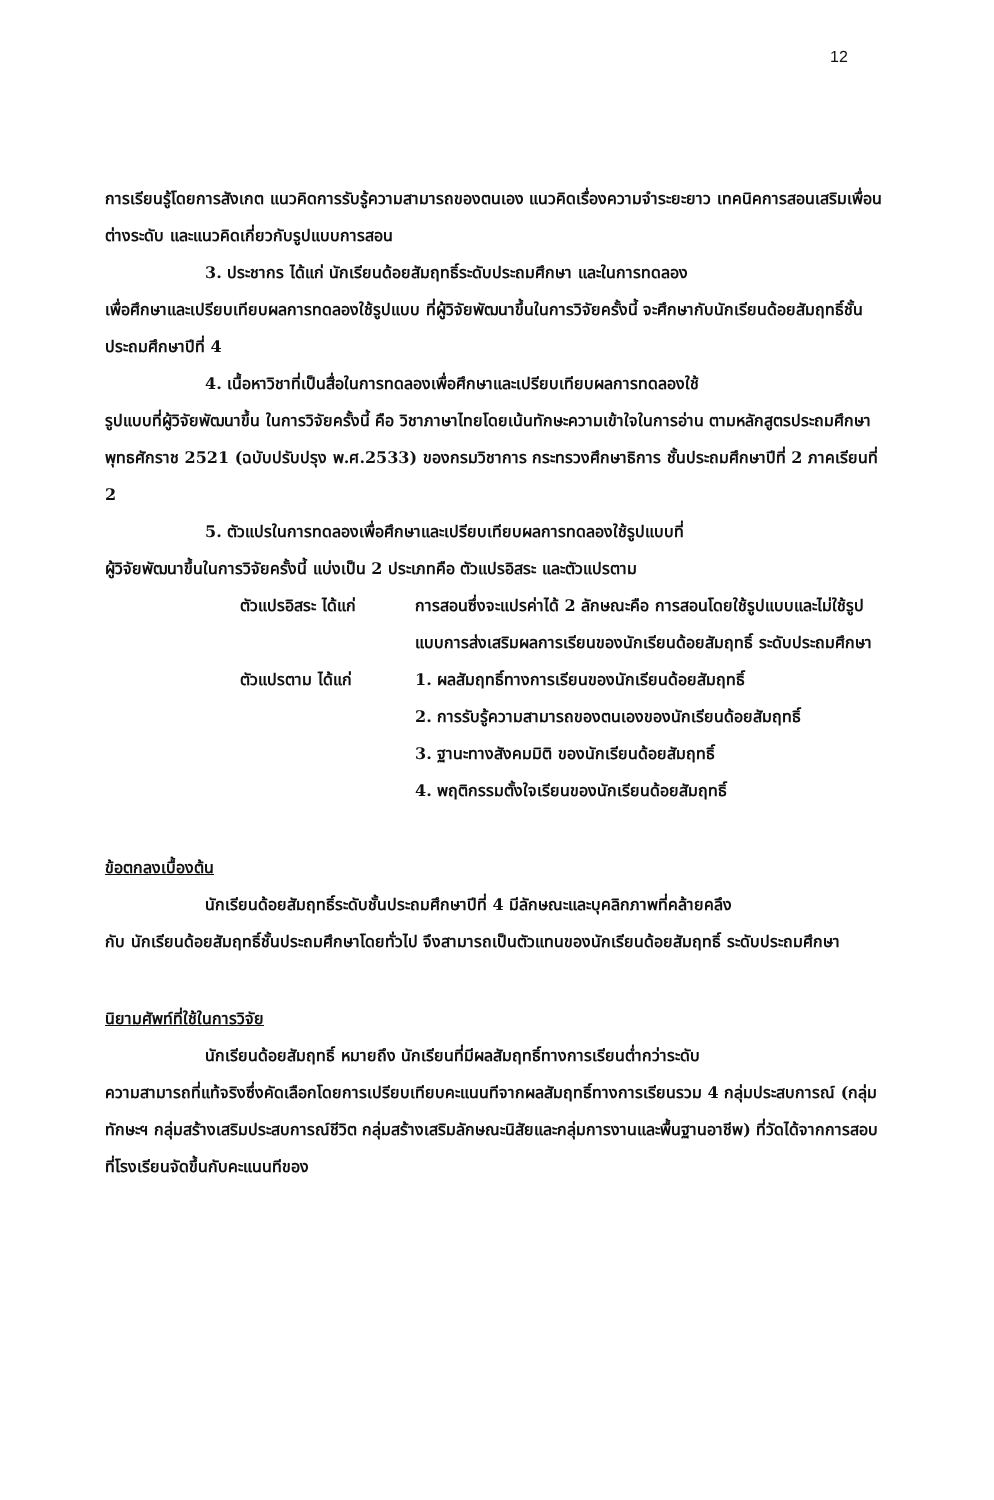12
การเรียนรู้โดยการสังเกต แนวคิดการรับรู้ความสามารถของตนเอง แนวคิดเรื่องความจำระยะยาว เทคนิคการสอนเสริมเพื่อนต่างระดับ และแนวคิดเกี่ยวกับรูปแบบการสอน
3. ประชากร ได้แก่ นักเรียนด้อยสัมฤทธิ์ระดับประถมศึกษา และในการทดลอง
เพื่อศึกษาและเปรียบเทียบผลการทดลองใช้รูปแบบ ที่ผู้วิจัยพัฒนาขึ้นในการวิจัยครั้งนี้ จะศึกษากับนักเรียนด้อยสัมฤทธิ์ชั้นประถมศึกษาปีที่ 4
4. เนื้อหาวิชาที่เป็นสื่อในการทดลองเพื่อศึกษาและเปรียบเทียบผลการทดลองใช้
รูปแบบที่ผู้วิจัยพัฒนาขึ้น ในการวิจัยครั้งนี้ คือ วิชาภาษาไทยโดยเน้นทักษะความเข้าใจในการอ่าน ตามหลักสูตรประถมศึกษา พุทธศักราช 2521 (ฉบับปรับปรุง พ.ศ.2533) ของกรมวิชาการ กระทรวงศึกษาธิการ ชั้นประถมศึกษาปีที่ 2 ภาคเรียนที่ 2
5. ตัวแปรในการทดลองเพื่อศึกษาและเปรียบเทียบผลการทดลองใช้รูปแบบที่
ผู้วิจัยพัฒนาขึ้นในการวิจัยครั้งนี้ แบ่งเป็น 2 ประเภทคือ ตัวแปรอิสระ และตัวแปรตาม
ตัวแปรอิสระ ได้แก่ การสอนซึ่งจะแปรค่าได้ 2 ลักษณะคือ การสอนโดยใช้รูปแบบและไม่ใช้รูปแบบการส่งเสริมผลการเรียนของนักเรียนด้อยสัมฤทธิ์ ระดับประถมศึกษา
ตัวแปรตาม ได้แก่ 1. ผลสัมฤทธิ์ทางการเรียนของนักเรียนด้อยสัมฤทธิ์
2. การรับรู้ความสามารถของตนเองของนักเรียนด้อยสัมฤทธิ์
3. ฐานะทางสังคมมิติ ของนักเรียนด้อยสัมฤทธิ์
4. พฤติกรรมตั้งใจเรียนของนักเรียนด้อยสัมฤทธิ์
ข้อตกลงเบื้องต้น
นักเรียนด้อยสัมฤทธิ์ระดับชั้นประถมศึกษาปีที่ 4 มีลักษณะและบุคลิกภาพที่คล้ายคลึง
กับ นักเรียนด้อยสัมฤทธิ์ชั้นประถมศึกษาโดยทั่วไป จึงสามารถเป็นตัวแทนของนักเรียนด้อยสัมฤทธิ์ ระดับประถมศึกษา
นิยามศัพท์ที่ใช้ในการวิจัย
นักเรียนด้อยสัมฤทธิ์ หมายถึง นักเรียนที่มีผลสัมฤทธิ์ทางการเรียนต่ำกว่าระดับ
ความสามารถที่แท้จริงซึ่งคัดเลือกโดยการเปรียบเทียบคะแนนทีจากผลสัมฤทธิ์ทางการเรียนรวม 4 กลุ่มประสบการณ์ (กลุ่มทักษะฯ กลุ่มสร้างเสริมประสบการณ์ชีวิต กลุ่มสร้างเสริมลักษณะนิสัยและกลุ่มการงานและพื้นฐานอาชีพ) ที่วัดได้จากการสอบที่โรงเรียนจัดขึ้นกับคะแนนทีของ